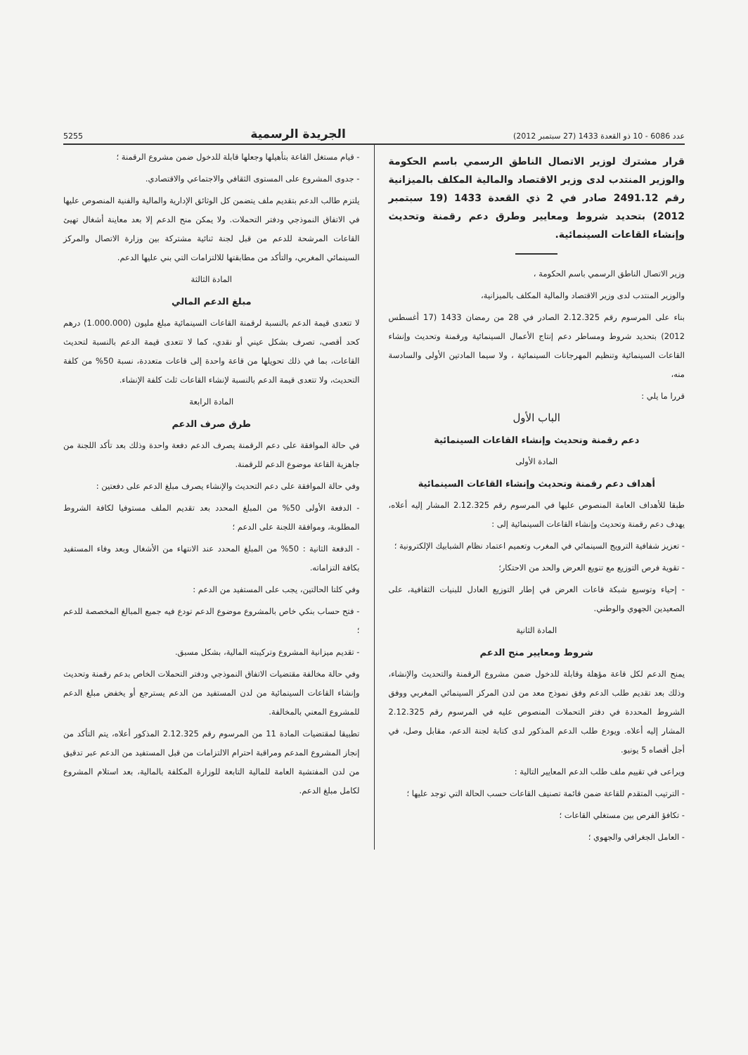عدد 6086 - 10 ذو القعدة 1433 (27 سبتمبر 2012) الجريدة الرسمية 5255
قرار مشترك لوزير الاتصال الناطق الرسمي باسم الحكومة والوزير المنتدب لدى وزير الاقتصاد والمالية المكلف بالميزانية رقم 2491.12 صادر في 2 ذي القعدة 1433 (19 سبتمبر 2012) بتحديد شروط ومعايير وطرق دعم رقمنة وتحديث وإنشاء القاعات السينمائية.
وزير الاتصال الناطق الرسمي باسم الحكومة ،
والوزير المنتدب لدى وزير الاقتصاد والمالية المكلف بالميزانية،
بناء على المرسوم رقم 2.12.325 الصادر في 28 من رمضان 1433 (17 أغسطس 2012) بتحديد شروط ومساطر دعم إنتاج الأعمال السينمائية ورقمنة وتحديث وإنشاء القاعات السينمائية وتنظيم المهرجانات السينمائية ، ولا سيما المادتين الأولى والسادسة منه،
قررا ما يلي :
الباب الأول
دعم رقمنة وتحديث وإنشاء القاعات السينمائية
المادة الأولى
أهداف دعم رقمنة وتحديث وإنشاء القاعات السينمائية
طبقا للأهداف العامة المنصوص عليها في المرسوم رقم 2.12.325 المشار إليه أعلاه، يهدف دعم رقمنة وتحديث وإنشاء القاعات السينمائية إلى :
- تعزيز شفافية الترويج السينمائي في المغرب وتعميم اعتماد نظام الشبابيك الإلكترونية ؛
- تقوية فرص التوزيع مع تنويع العرض والحد من الاحتكار؛
- إحياء وتوسيع شبكة قاعات العرض في إطار التوزيع العادل للبنيات الثقافية، على الصعيدين الجهوي والوطني.
المادة الثانية
شروط ومعايير منح الدعم
يمنح الدعم لكل قاعة مؤهلة وقابلة للدخول ضمن مشروع الرقمنة والتحديث والإنشاء، وذلك بعد تقديم طلب الدعم وفق نموذج معد من لدن المركز السينمائي المغربي ووفق الشروط المحددة في دفتر التحملات المنصوص عليه في المرسوم رقم 2.12.325 المشار إليه أعلاه. ويودع طلب الدعم المذكور لدى كتابة لجنة الدعم، مقابل وصل، في أجل أقصاه 5 يونيو.
ويراعى في تقييم ملف طلب الدعم المعايير التالية :
- الترتيب المتقدم للقاعة ضمن قائمة تصنيف القاعات حسب الحالة التي توجد عليها ؛
- تكافؤ الفرص بين مستغلي القاعات ؛
- العامل الجغرافي والجهوي ؛
- قيام مستغل القاعة بتأهيلها وجعلها قابلة للدخول ضمن مشروع الرقمنة ؛
- جدوى المشروع على المستوى الثقافي والاجتماعي والاقتصادي.
يلتزم طالب الدعم بتقديم ملف يتضمن كل الوثائق الإدارية والمالية والفنية المنصوص عليها في الاتفاق النموذجي ودفتر التحملات. ولا يمكن منح الدعم إلا بعد معاينة أشغال تهيئ القاعات المرشحة للدعم من قبل لجنة ثنائية مشتركة بين وزارة الاتصال والمركز السينمائي المغربي، والتأكد من مطابقتها للالتزامات التي بني عليها الدعم.
المادة الثالثة
مبلغ الدعم المالي
لا تتعدى قيمة الدعم بالنسبة لرقمنة القاعات السينمائية مبلغ مليون (1.000.000) درهم كحد أقصى، تصرف بشكل عيني أو نقدي، كما لا تتعدى قيمة الدعم بالنسبة لتحديث القاعات، بما في ذلك تحويلها من قاعة واحدة إلى قاعات متعددة، نسبة 50% من كلفة التحديث، ولا تتعدى قيمة الدعم بالنسبة لإنشاء القاعات ثلث كلفة الإنشاء.
المادة الرابعة
طرق صرف الدعم
في حالة الموافقة على دعم الرقمنة يصرف الدعم دفعة واحدة وذلك بعد تأكد اللجنة من جاهزية القاعة موضوع الدعم للرقمنة.
وفي حالة الموافقة على دعم التحديث والإنشاء يصرف مبلغ الدعم على دفعتين :
- الدفعة الأولى 50% من المبلغ المحدد بعد تقديم الملف مستوفيا لكافة الشروط المطلوبة، وموافقة اللجنة على الدعم ؛
- الدفعة الثانية : 50% من المبلغ المحدد عند الانتهاء من الأشغال وبعد وفاء المستفيد بكافة التزاماته.
وفي كلتا الحالتين، يجب على المستفيد من الدعم :
- فتح حساب بنكي خاص بالمشروع موضوع الدعم تودع فيه جميع المبالغ المخصصة للدعم ؛
- تقديم ميزانية المشروع وتركيبته المالية، بشكل مسبق.
وفي حالة مخالفة مقتضيات الاتفاق النموذجي ودفتر التحملات الخاص بدعم رقمنة وتحديث وإنشاء القاعات السينمائية من لدن المستفيد من الدعم يسترجع أو يخفض مبلغ الدعم للمشروع المعني بالمخالفة.
تطبيقا لمقتضيات المادة 11 من المرسوم رقم 2.12.325 المذكور أعلاه، يتم التأكد من إنجاز المشروع المدعم ومراقبة احترام الالتزامات من قبل المستفيد من الدعم عبر تدقيق من لدن المفتشية العامة للمالية التابعة للوزارة المكلفة بالمالية، بعد استلام المشروع لكامل مبلغ الدعم.